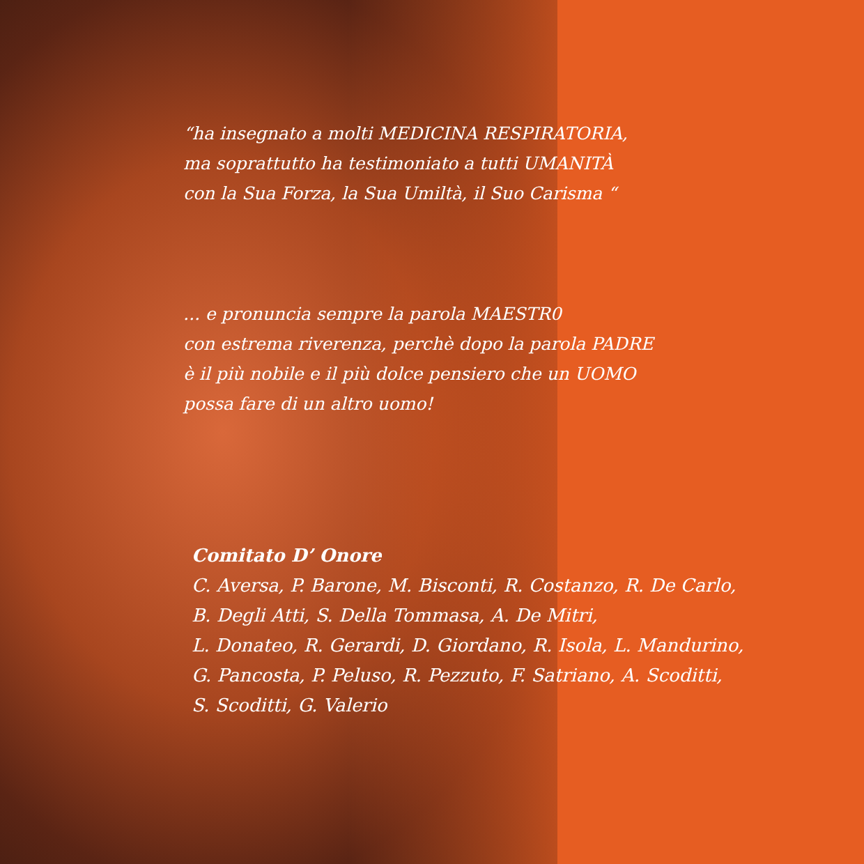“ha insegnato a molti MEDICINA RESPIRATORIA,
ma soprattutto ha testimoniato a tutti UMANITÀ
con la Sua Forza, la Sua Umiltà, il Suo Carisma “
... e pronuncia sempre la parola MAESTR0
con estrema riverenza, perchè dopo la parola PADRE
è il più nobile e il più dolce pensiero che un UOMO
possa fare di un altro uomo!
Comitato D’ Onore
C. Aversa, P. Barone, M. Bisconti, R. Costanzo, R. De Carlo,
B. Degli Atti, S. Della Tommasa, A. De Mitri,
L. Donateo, R. Gerardi, D. Giordano, R. Isola, L. Mandurino,
G. Pancosta, P. Peluso, R. Pezzuto, F. Satriano, A. Scoditti,
S. Scoditti, G. Valerio